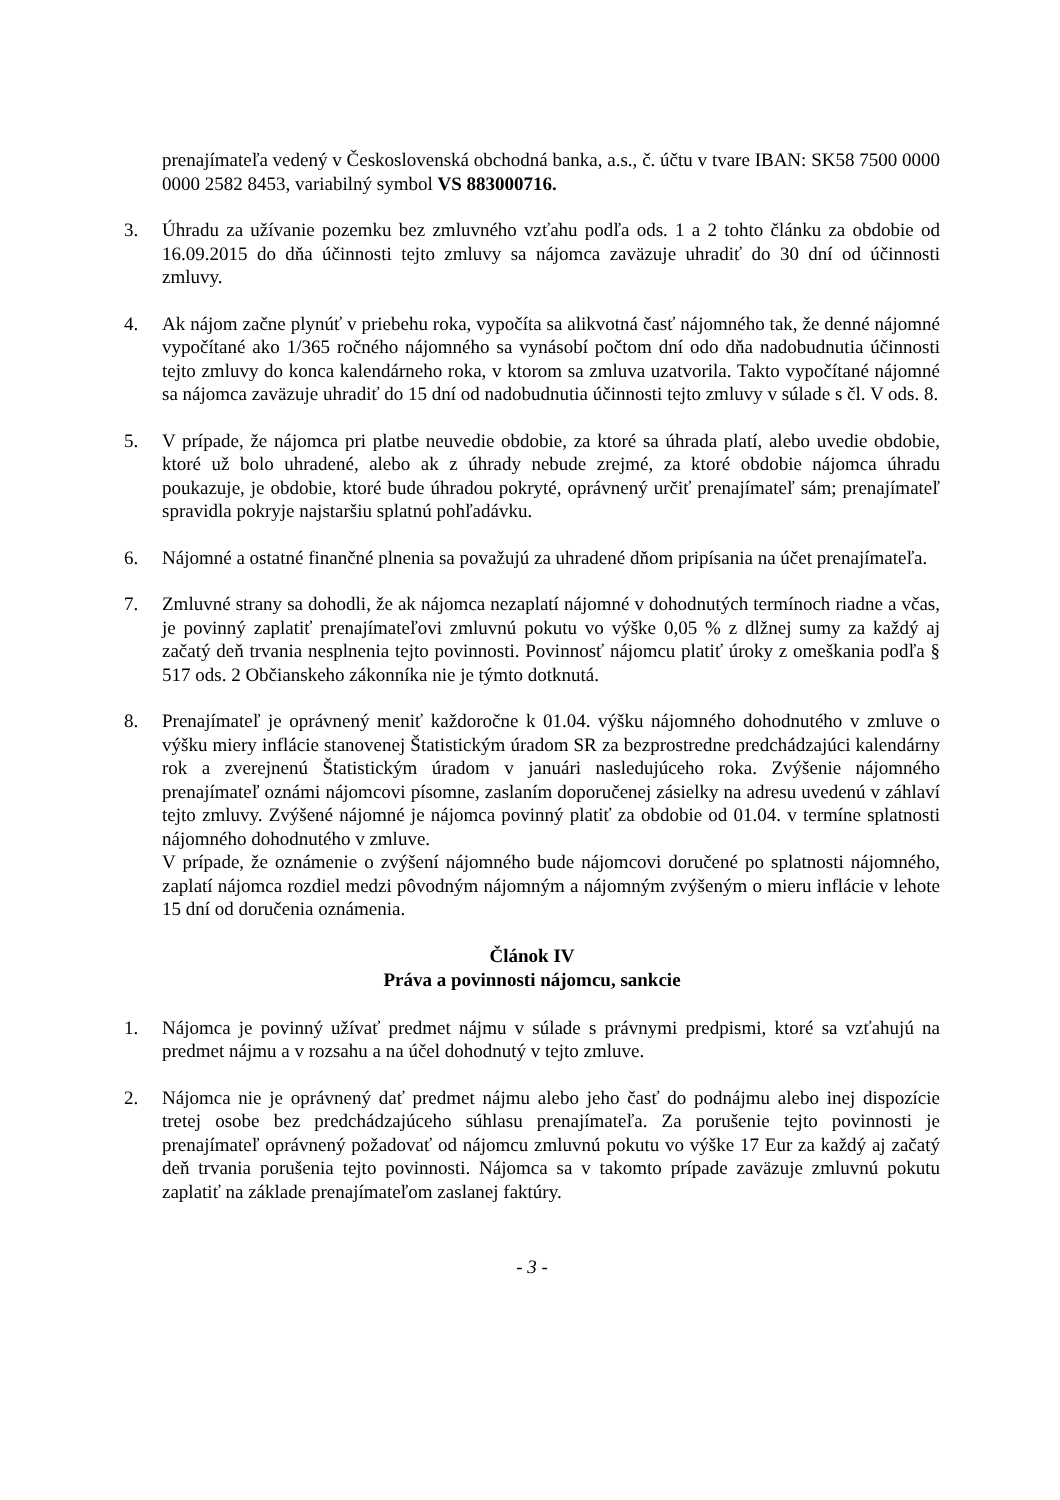prenajímateľa vedený v Československá obchodná banka, a.s., č. účtu v tvare IBAN: SK58 7500 0000 0000 2582 8453, variabilný symbol VS 883000716.
3. Úhradu za užívanie pozemku bez zmluvného vzťahu podľa ods. 1 a 2 tohto článku za obdobie od 16.09.2015 do dňa účinnosti tejto zmluvy sa nájomca zaväzuje uhradiť do 30 dní od účinnosti zmluvy.
4. Ak nájom začne plynúť v priebehu roka, vypočíta sa alikvotná časť nájomného tak, že denné nájomné vypočítané ako 1/365 ročného nájomného sa vynásobí počtom dní odo dňa nadobudnutia účinnosti tejto zmluvy do konca kalendárneho roka, v ktorom sa zmluva uzatvorila. Takto vypočítané nájomné sa nájomca zaväzuje uhradiť do 15 dní od nadobudnutia účinnosti tejto zmluvy v súlade s čl. V ods. 8.
5. V prípade, že nájomca pri platbe neuvedie obdobie, za ktoré sa úhrada platí, alebo uvedie obdobie, ktoré už bolo uhradené, alebo ak z úhrady nebude zrejmé, za ktoré obdobie nájomca úhradu poukazuje, je obdobie, ktoré bude úhradou pokryté, oprávnený určiť prenajímateľ sám; prenajímateľ spravidla pokryje najstaršiu splatnú pohľadávku.
6. Nájomné a ostatné finančné plnenia sa považujú za uhradené dňom pripísania na účet prenajímateľa.
7. Zmluvné strany sa dohodli, že ak nájomca nezaplatí nájomné v dohodnutých termínoch riadne a včas, je povinný zaplatiť prenajímateľovi zmluvnú pokutu vo výške 0,05 % z dlžnej sumy za každý aj začatý deň trvania nesplnenia tejto povinnosti. Povinnosť nájomcu platiť úroky z omeškania podľa § 517 ods. 2 Občianskeho zákonníka nie je týmto dotknutá.
8. Prenajímateľ je oprávnený meniť každoročne k 01.04. výšku nájomného dohodnutého v zmluve o výšku miery inflácie stanovenej Štatistickým úradom SR za bezprostredne predchádzajúci kalendárny rok a zverejnenú Štatistickým úradom v januári nasledujúceho roka. Zvýšenie nájomného prenajímateľ oznámi nájomcovi písomne, zaslaním doporučenej zásielky na adresu uvedenú v záhlaví tejto zmluvy. Zvýšené nájomné je nájomca povinný platiť za obdobie od 01.04. v termíne splatnosti nájomného dohodnutého v zmluve.
V prípade, že oznámenie o zvýšení nájomného bude nájomcovi doručené po splatnosti nájomného, zaplatí nájomca rozdiel medzi pôvodným nájomným a nájomným zvýšeným o mieru inflácie v lehote 15 dní od doručenia oznámenia.
Článok IV
Práva a povinnosti nájomcu, sankcie
1. Nájomca je povinný užívať predmet nájmu v súlade s právnymi predpismi, ktoré sa vzťahujú na predmet nájmu a v rozsahu a na účel dohodnutý v tejto zmluve.
2. Nájomca nie je oprávnený dať predmet nájmu alebo jeho časť do podnájmu alebo inej dispozície tretej osobe bez predchádzajúceho súhlasu prenajímateľa. Za porušenie tejto povinnosti je prenajímateľ oprávnený požadovať od nájomcu zmluvnú pokutu vo výške 17 Eur za každý aj začatý deň trvania porušenia tejto povinnosti. Nájomca sa v takomto prípade zaväzuje zmluvnú pokutu zaplatiť na základe prenajímateľom zaslanej faktúry.
- 3 -